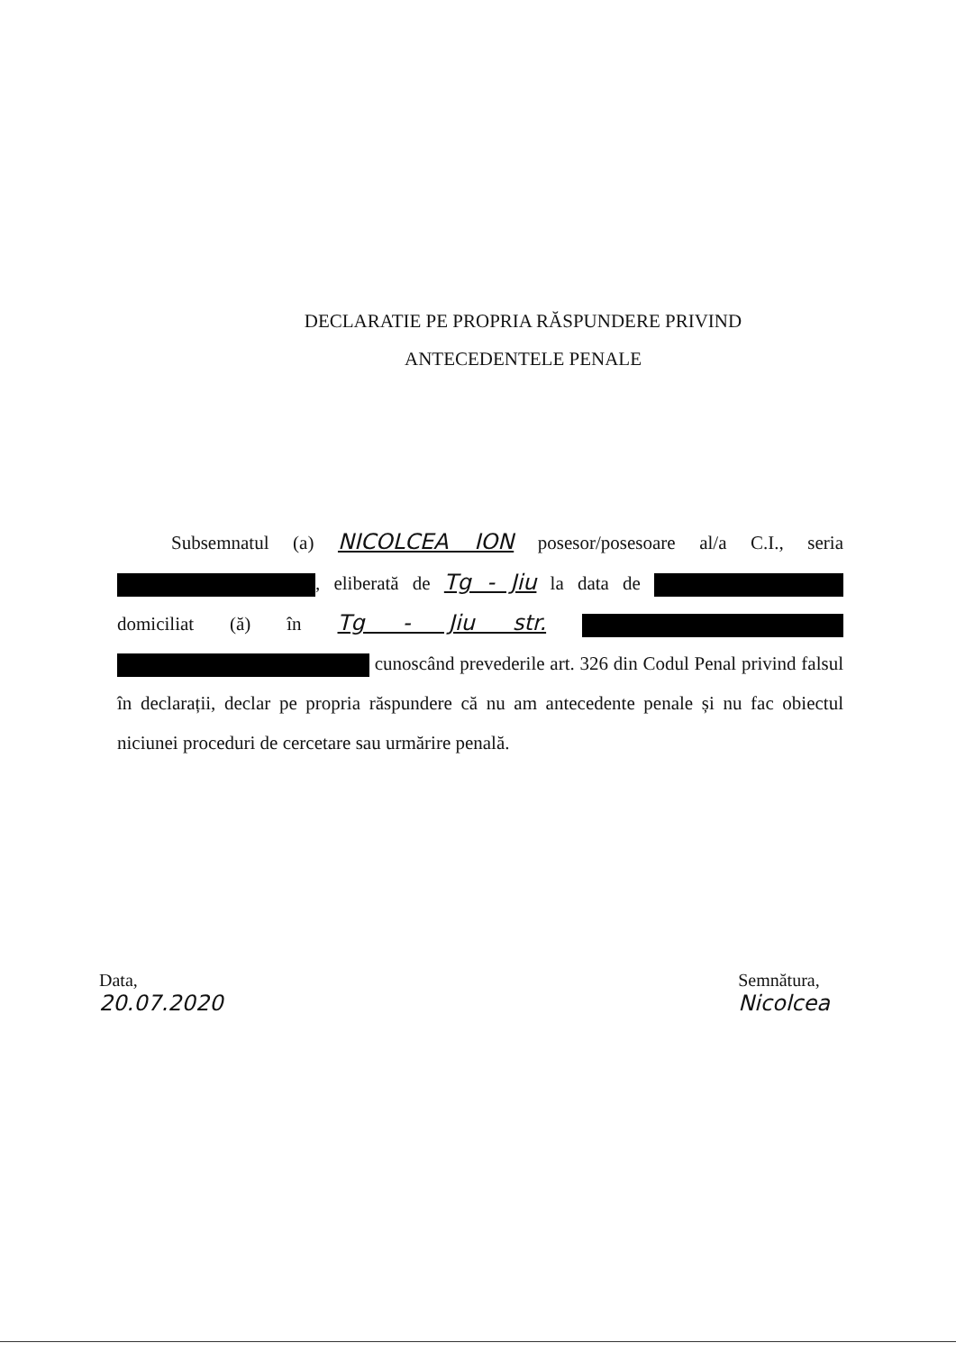DECLARATIE PE PROPRIA RĂSPUNDERE PRIVIND
ANTECEDENTELE PENALE
Subsemnatul (a) NICOLCEA ION posesor/posesoare al/a C.I., seria , eliberată de Tg - Jiu la data de domiciliat (ă) în Tg - Jiu str. cunoscând prevederile art. 326 din Codul Penal privind falsul în declarații, declar pe propria răspundere că nu am antecedente penale și nu fac obiectul niciunei proceduri de cercetare sau urmărire penală.
Data,
20.07.2020
Semnătura,
Nicolcea